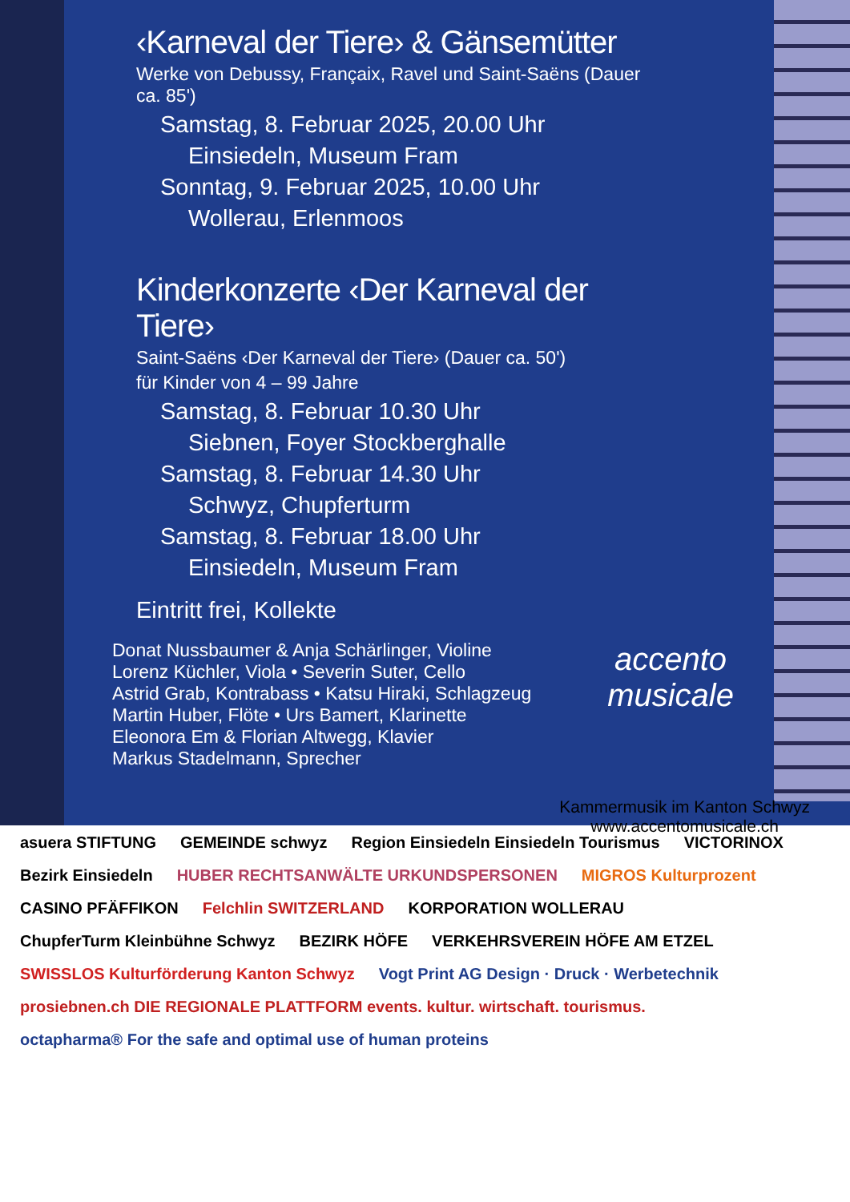‹Karneval der Tiere› & Gänsemütter
Werke von Debussy, Françaix, Ravel und Saint-Saëns (Dauer ca. 85')
Samstag, 8. Februar 2025, 20.00 Uhr
Einsiedeln, Museum Fram
Sonntag, 9. Februar 2025, 10.00 Uhr
Wollerau, Erlenmoos
Kinderkonzerte ‹Der Karneval der Tiere›
Saint-Saëns ‹Der Karneval der Tiere› (Dauer ca. 50')
für Kinder von 4 – 99 Jahre
Samstag, 8. Februar 10.30 Uhr
Siebnen, Foyer Stockberghalle
Samstag, 8. Februar 14.30 Uhr
Schwyz, Chupferturm
Samstag, 8. Februar 18.00 Uhr
Einsiedeln, Museum Fram
Eintritt frei, Kollekte
Donat Nussbaumer & Anja Schärlinger, Violine
Lorenz Küchler, Viola • Severin Suter, Cello
Astrid Grab, Kontrabass • Katsu Hiraki, Schlagzeug
Martin Huber, Flöte • Urs Bamert, Klarinette
Eleonora Em & Florian Altwegg, Klavier
Markus Stadelmann, Sprecher
accento
musicale
Kammermusik im Kanton Schwyz
www.accentomusicale.ch
asuera STIFTUNG
GEMEINDE schwyz
Region Einsiedeln Einsiedeln Tourismus
VICTORINOX
Bezirk Einsiedeln
HUBER RECHTSANWÄLTE URKUNDSPERSONEN
MIGROS Kulturprozent
CASINO PFÄFFIKON
Felchlin SWITZERLAND
KORPORATION WOLLERAU
ChupferTurm Kleinbühne Schwyz
BEZIRK HÖFE
VERKEHRSVEREIN HÖFE AM ETZEL
SWISSLOS Kulturförderung Kanton Schwyz
Vogt Print AG Design · Druck · Werbetechnik
prosiebnen.ch DIE REGIONALE PLATTFORM events. kultur. wirtschaft. tourismus.
octapharma® For the safe and optimal use of human proteins